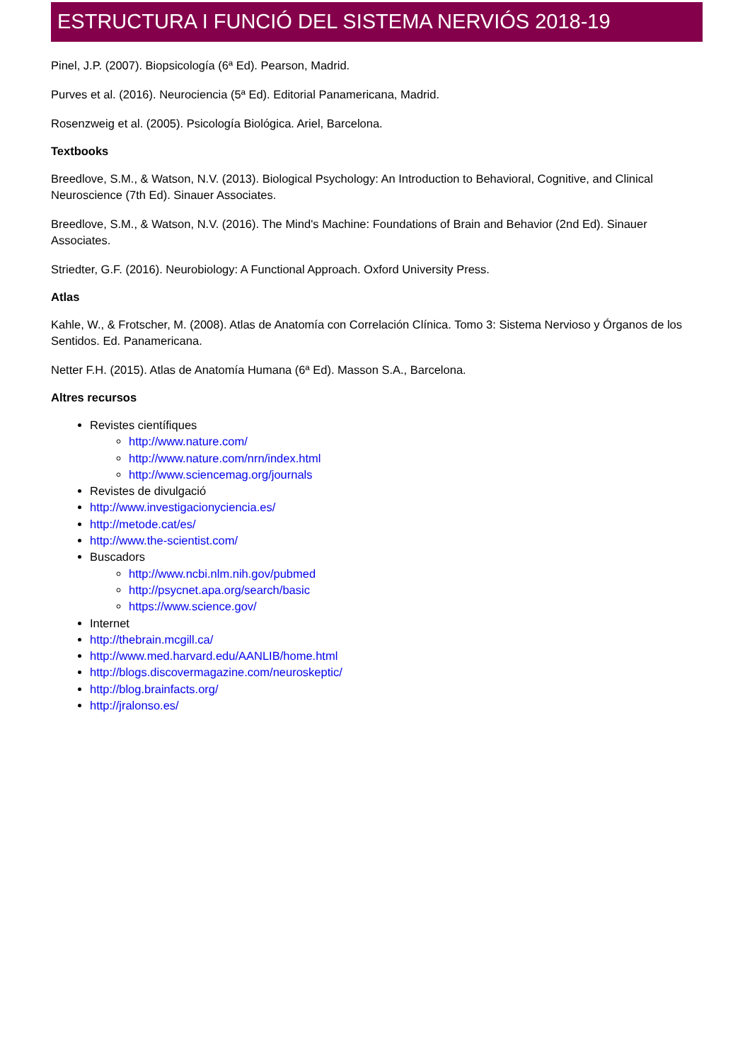ESTRUCTURA I FUNCIÓ DEL SISTEMA NERVIÓS 2018-19
Pinel, J.P. (2007). Biopsicología (6ª Ed). Pearson, Madrid.
Purves et al. (2016). Neurociencia (5ª Ed). Editorial Panamericana, Madrid.
Rosenzweig et al. (2005). Psicología Biológica. Ariel, Barcelona.
Textbooks
Breedlove, S.M., & Watson, N.V. (2013). Biological Psychology: An Introduction to Behavioral, Cognitive, and Clinical Neuroscience (7th Ed). Sinauer Associates.
Breedlove, S.M., & Watson, N.V. (2016). The Mind's Machine: Foundations of Brain and Behavior (2nd Ed). Sinauer Associates.
Striedter, G.F. (2016). Neurobiology: A Functional Approach. Oxford University Press.
Atlas
Kahle, W., & Frotscher, M. (2008). Atlas de Anatomía con Correlación Clínica. Tomo 3: Sistema Nervioso y Órganos de los Sentidos. Ed. Panamericana.
Netter F.H. (2015). Atlas de Anatomía Humana (6ª Ed). Masson S.A., Barcelona.
Altres recursos
Revistes científiques
http://www.nature.com/
http://www.nature.com/nrn/index.html
http://www.sciencemag.org/journals
Revistes de divulgació
http://www.investigacionyciencia.es/
http://metode.cat/es/
http://www.the-scientist.com/
Buscadors
http://www.ncbi.nlm.nih.gov/pubmed
http://psycnet.apa.org/search/basic
https://www.science.gov/
Internet
http://thebrain.mcgill.ca/
http://www.med.harvard.edu/AANLIB/home.html
http://blogs.discovermagazine.com/neuroskeptic/
http://blog.brainfacts.org/
http://jralonso.es/